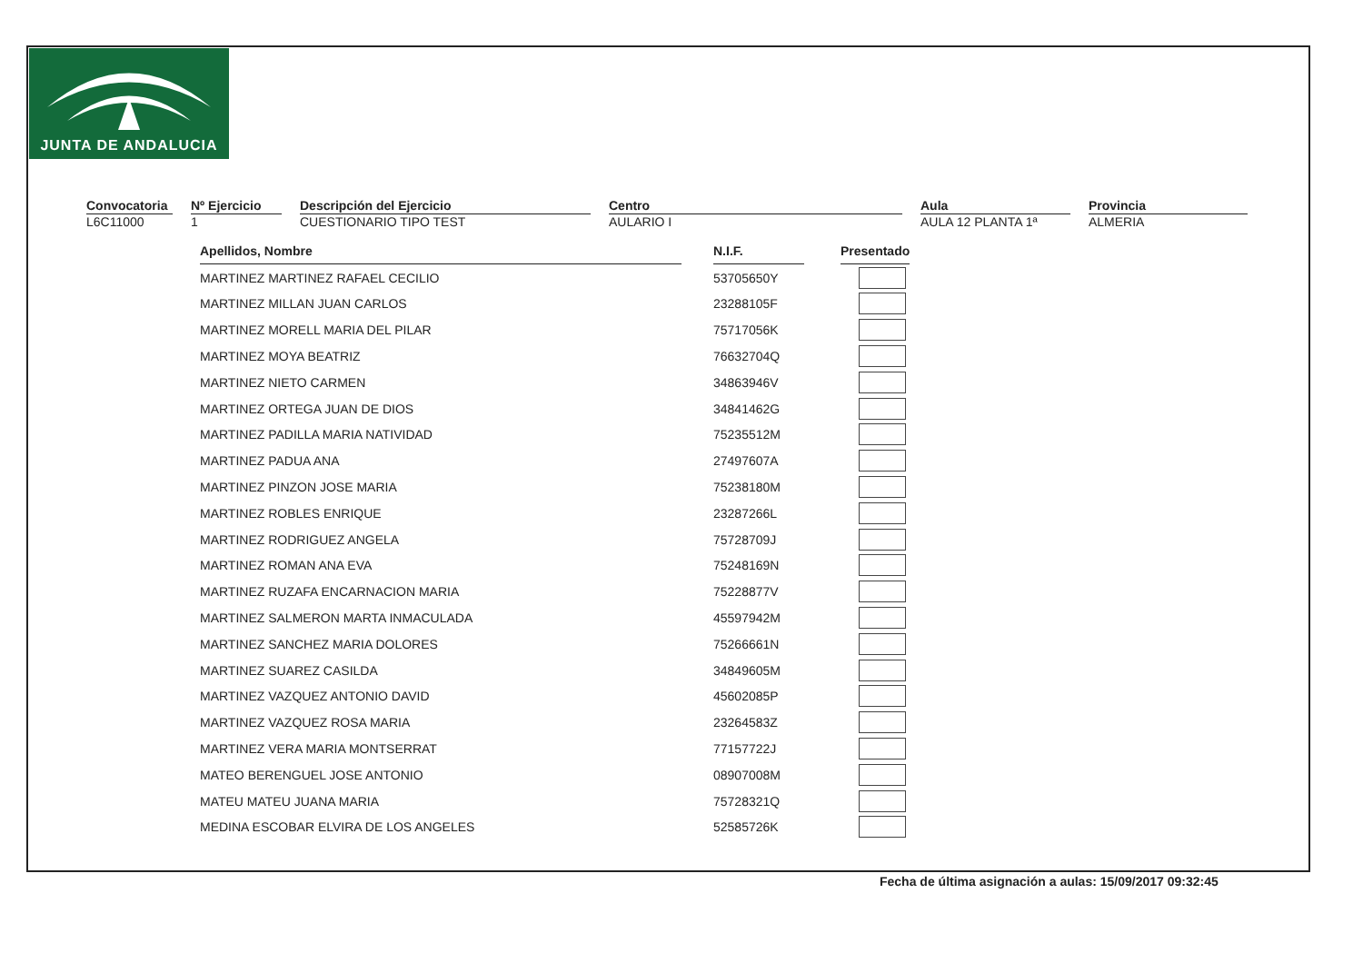JUNTA DE ANDALUCIA
Convocatoria
L6C11000
Nº Ejercicio
1
Descripción del Ejercicio
CUESTIONARIO TIPO TEST
Centro
AULARIO I
Aula
AULA 12 PLANTA 1ª
Provincia
ALMERIA
| Apellidos, Nombre | | N.I.F. | | Presentado |
| MARTINEZ MARTINEZ RAFAEL CECILIO | | 53705650Y | | |
| MARTINEZ MILLAN JUAN CARLOS | | 23288105F | | |
| MARTINEZ MORELL MARIA DEL PILAR | | 75717056K | | |
| MARTINEZ MOYA BEATRIZ | | 76632704Q | | |
| MARTINEZ NIETO CARMEN | | 34863946V | | |
| MARTINEZ ORTEGA JUAN DE DIOS | | 34841462G | | |
| MARTINEZ PADILLA MARIA NATIVIDAD | | 75235512M | | |
| MARTINEZ PADUA ANA | | 27497607A | | |
| MARTINEZ PINZON JOSE MARIA | | 75238180M | | |
| MARTINEZ ROBLES ENRIQUE | | 23287266L | | |
| MARTINEZ RODRIGUEZ ANGELA | | 75728709J | | |
| MARTINEZ ROMAN ANA EVA | | 75248169N | | |
| MARTINEZ RUZAFA ENCARNACION MARIA | | 75228877V | | |
| MARTINEZ SALMERON MARTA INMACULADA | | 45597942M | | |
| MARTINEZ SANCHEZ MARIA DOLORES | | 75266661N | | |
| MARTINEZ SUAREZ CASILDA | | 34849605M | | |
| MARTINEZ VAZQUEZ ANTONIO DAVID | | 45602085P | | |
| MARTINEZ VAZQUEZ ROSA MARIA | | 23264583Z | | |
| MARTINEZ VERA MARIA MONTSERRAT | | 77157722J | | |
| MATEO BERENGUEL JOSE ANTONIO | | 08907008M | | |
| MATEU MATEU JUANA MARIA | | 75728321Q | | |
| MEDINA ESCOBAR ELVIRA DE LOS ANGELES | | 52585726K | | |
Fecha de última asignación a aulas: 15/09/2017 09:32:45